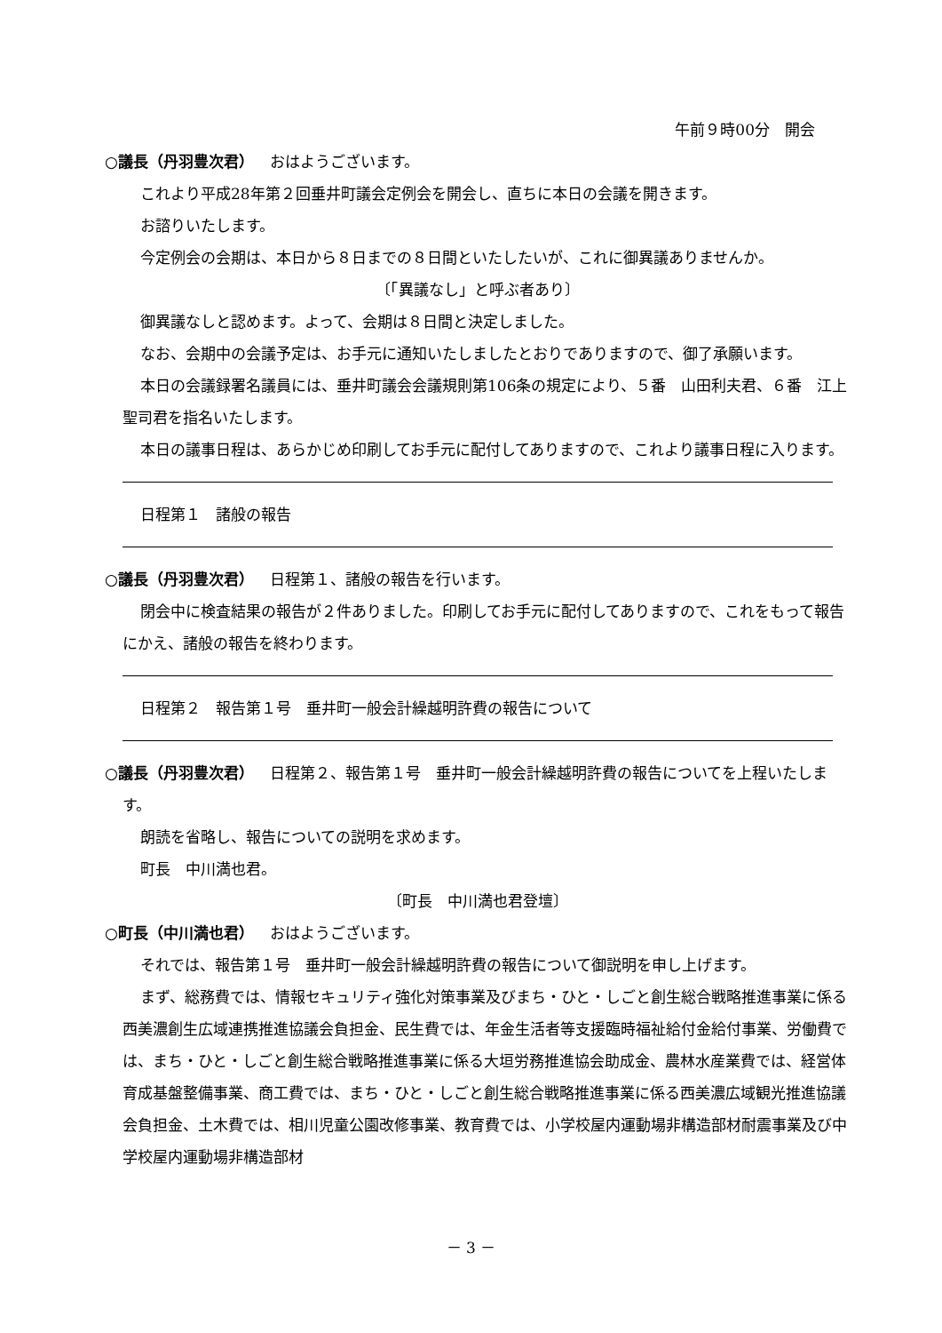午前９時00分　開会
○議長（丹羽豊次君） おはようございます。
これより平成28年第２回垂井町議会定例会を開会し、直ちに本日の会議を開きます。
お諮りいたします。
今定例会の会期は、本日から８日までの８日間といたしたいが、これに御異議ありませんか。
〔「異議なし」と呼ぶ者あり〕
御異議なしと認めます。よって、会期は８日間と決定しました。
なお、会期中の会議予定は、お手元に通知いたしましたとおりでありますので、御了承願います。
本日の会議録署名議員には、垂井町議会会議規則第106条の規定により、５番　山田利夫君、６番　江上聖司君を指名いたします。
本日の議事日程は、あらかじめ印刷してお手元に配付してありますので、これより議事日程に入ります。
日程第１　諸般の報告
○議長（丹羽豊次君） 日程第１、諸般の報告を行います。
閉会中に検査結果の報告が２件ありました。印刷してお手元に配付してありますので、これをもって報告にかえ、諸般の報告を終わります。
日程第２　報告第１号　垂井町一般会計繰越明許費の報告について
○議長（丹羽豊次君） 日程第２、報告第１号　垂井町一般会計繰越明許費の報告についてを上程いたします。
朗読を省略し、報告についての説明を求めます。
町長　中川満也君。
〔町長　中川満也君登壇〕
○町長（中川満也君） おはようございます。
それでは、報告第１号　垂井町一般会計繰越明許費の報告について御説明を申し上げます。
まず、総務費では、情報セキュリティ強化対策事業及びまち・ひと・しごと創生総合戦略推進事業に係る西美濃創生広域連携推進協議会負担金、民生費では、年金生活者等支援臨時福祉給付金給付事業、労働費では、まち・ひと・しごと創生総合戦略推進事業に係る大垣労務推進協会助成金、農林水産業費では、経営体育成基盤整備事業、商工費では、まち・ひと・しごと創生総合戦略推進事業に係る西美濃広域観光推進協議会負担金、土木費では、相川児童公園改修事業、教育費では、小学校屋内運動場非構造部材耐震事業及び中学校屋内運動場非構造部材
－ 3 －